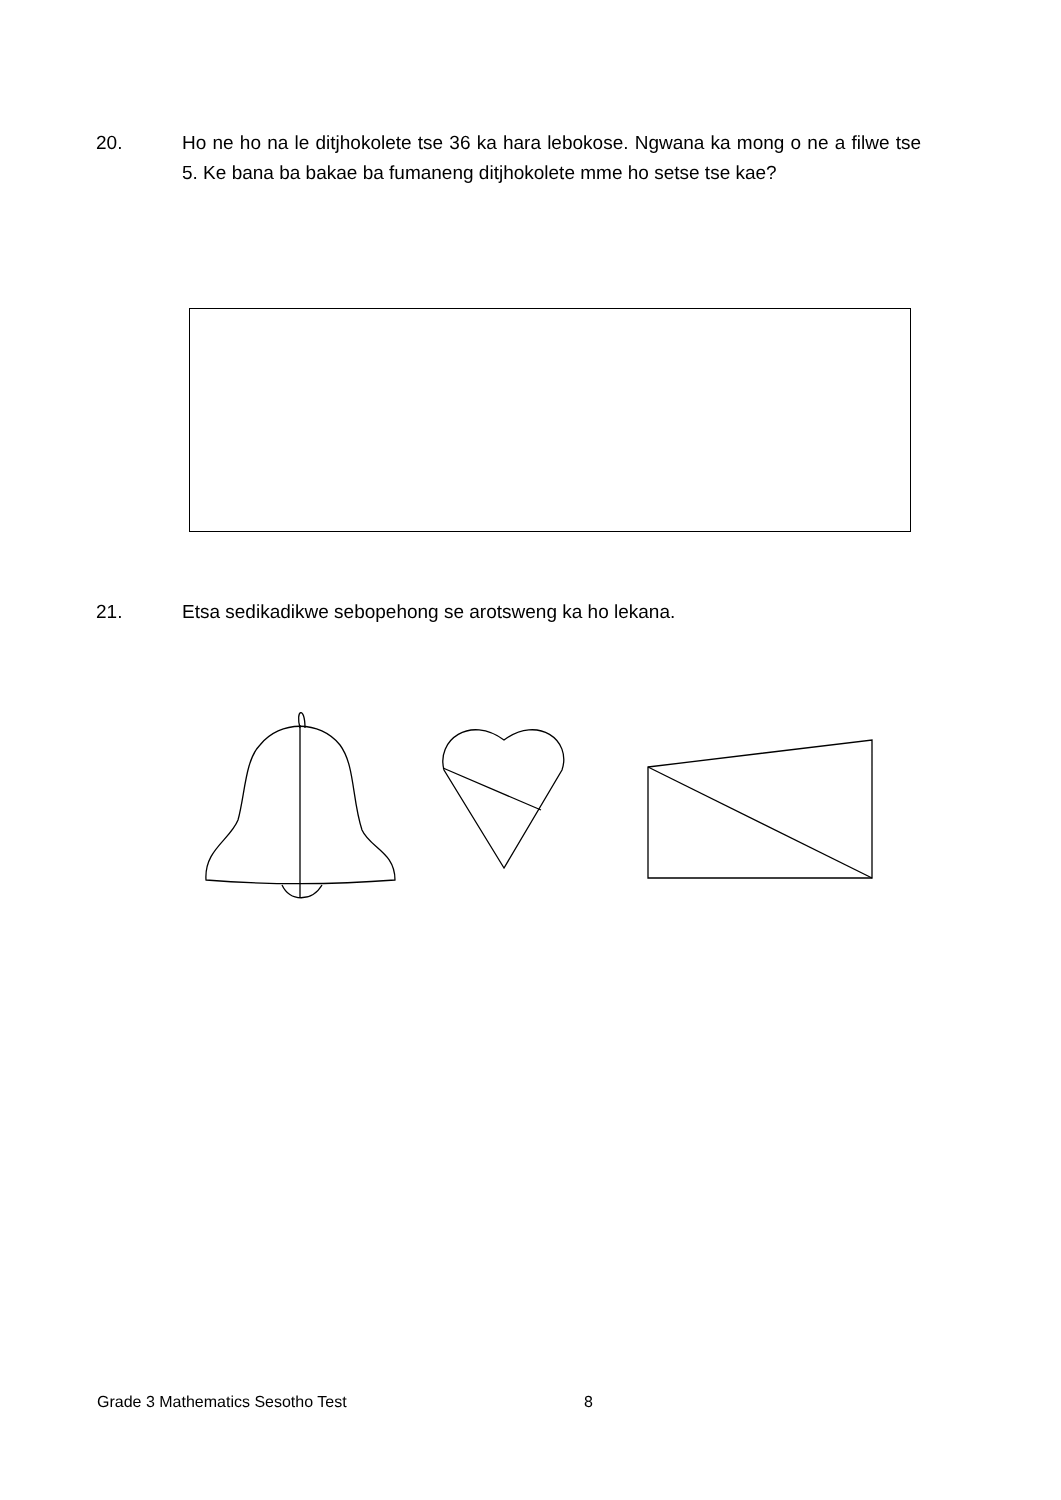20. Ho ne ho na le ditjhokolete tse 36 ka hara lebokose. Ngwana ka mong o ne a filwe tse 5. Ke bana ba bakae ba fumaneng ditjhokolete mme ho setse tse kae?
21. Etsa sedikadikwe sebopehong se arotsweng ka ho lekana.
Grade 3 Mathematics Sesotho Test
8